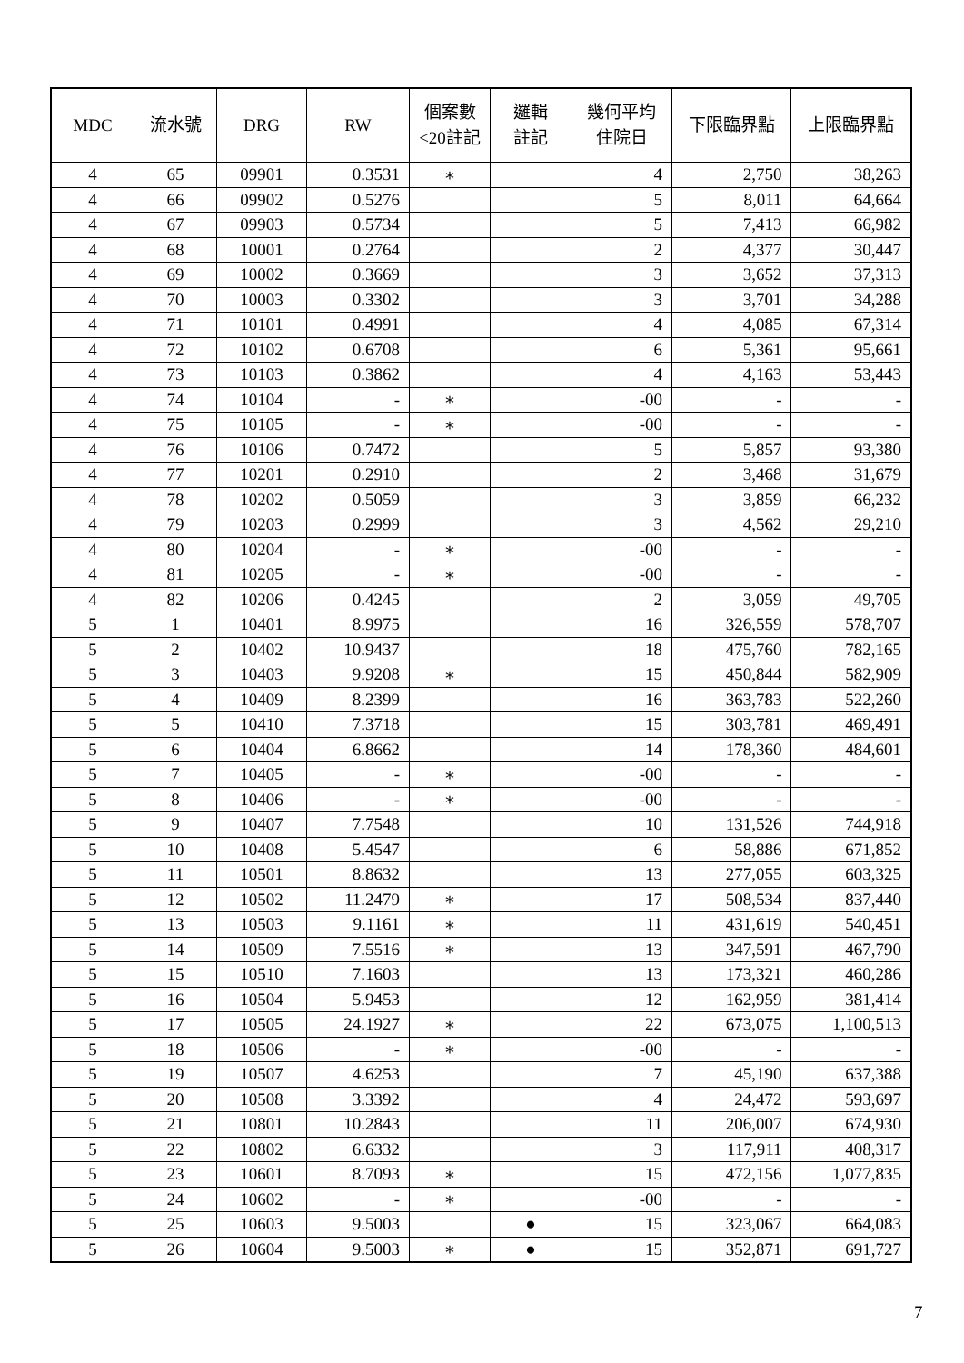| MDC | 流水號 | DRG | RW | 個案數 <20註記 | 邏輯 註記 | 幾何平均 住院日 | 下限臨界點 | 上限臨界點 |
| --- | --- | --- | --- | --- | --- | --- | --- | --- |
| 4 | 65 | 09901 | 0.3531 | ∗ | | 4 | 2,750 | 38,263 |
| 4 | 66 | 09902 | 0.5276 | | | 5 | 8,011 | 64,664 |
| 4 | 67 | 09903 | 0.5734 | | | 5 | 7,413 | 66,982 |
| 4 | 68 | 10001 | 0.2764 | | | 2 | 4,377 | 30,447 |
| 4 | 69 | 10002 | 0.3669 | | | 3 | 3,652 | 37,313 |
| 4 | 70 | 10003 | 0.3302 | | | 3 | 3,701 | 34,288 |
| 4 | 71 | 10101 | 0.4991 | | | 4 | 4,085 | 67,314 |
| 4 | 72 | 10102 | 0.6708 | | | 6 | 5,361 | 95,661 |
| 4 | 73 | 10103 | 0.3862 | | | 4 | 4,163 | 53,443 |
| 4 | 74 | 10104 | - | ∗ | | -00 | - | - |
| 4 | 75 | 10105 | - | ∗ | | -00 | - | - |
| 4 | 76 | 10106 | 0.7472 | | | 5 | 5,857 | 93,380 |
| 4 | 77 | 10201 | 0.2910 | | | 2 | 3,468 | 31,679 |
| 4 | 78 | 10202 | 0.5059 | | | 3 | 3,859 | 66,232 |
| 4 | 79 | 10203 | 0.2999 | | | 3 | 4,562 | 29,210 |
| 4 | 80 | 10204 | - | ∗ | | -00 | - | - |
| 4 | 81 | 10205 | - | ∗ | | -00 | - | - |
| 4 | 82 | 10206 | 0.4245 | | | 2 | 3,059 | 49,705 |
| 5 | 1 | 10401 | 8.9975 | | | 16 | 326,559 | 578,707 |
| 5 | 2 | 10402 | 10.9437 | | | 18 | 475,760 | 782,165 |
| 5 | 3 | 10403 | 9.9208 | ∗ | | 15 | 450,844 | 582,909 |
| 5 | 4 | 10409 | 8.2399 | | | 16 | 363,783 | 522,260 |
| 5 | 5 | 10410 | 7.3718 | | | 15 | 303,781 | 469,491 |
| 5 | 6 | 10404 | 6.8662 | | | 14 | 178,360 | 484,601 |
| 5 | 7 | 10405 | - | ∗ | | -00 | - | - |
| 5 | 8 | 10406 | - | ∗ | | -00 | - | - |
| 5 | 9 | 10407 | 7.7548 | | | 10 | 131,526 | 744,918 |
| 5 | 10 | 10408 | 5.4547 | | | 6 | 58,886 | 671,852 |
| 5 | 11 | 10501 | 8.8632 | | | 13 | 277,055 | 603,325 |
| 5 | 12 | 10502 | 11.2479 | ∗ | | 17 | 508,534 | 837,440 |
| 5 | 13 | 10503 | 9.1161 | ∗ | | 11 | 431,619 | 540,451 |
| 5 | 14 | 10509 | 7.5516 | ∗ | | 13 | 347,591 | 467,790 |
| 5 | 15 | 10510 | 7.1603 | | | 13 | 173,321 | 460,286 |
| 5 | 16 | 10504 | 5.9453 | | | 12 | 162,959 | 381,414 |
| 5 | 17 | 10505 | 24.1927 | ∗ | | 22 | 673,075 | 1,100,513 |
| 5 | 18 | 10506 | - | ∗ | | -00 | - | - |
| 5 | 19 | 10507 | 4.6253 | | | 7 | 45,190 | 637,388 |
| 5 | 20 | 10508 | 3.3392 | | | 4 | 24,472 | 593,697 |
| 5 | 21 | 10801 | 10.2843 | | | 11 | 206,007 | 674,930 |
| 5 | 22 | 10802 | 6.6332 | | | 3 | 117,911 | 408,317 |
| 5 | 23 | 10601 | 8.7093 | ∗ | | 15 | 472,156 | 1,077,835 |
| 5 | 24 | 10602 | - | ∗ | | -00 | - | - |
| 5 | 25 | 10603 | 9.5003 | | ● | 15 | 323,067 | 664,083 |
| 5 | 26 | 10604 | 9.5003 | ∗ | ● | 15 | 352,871 | 691,727 |
7